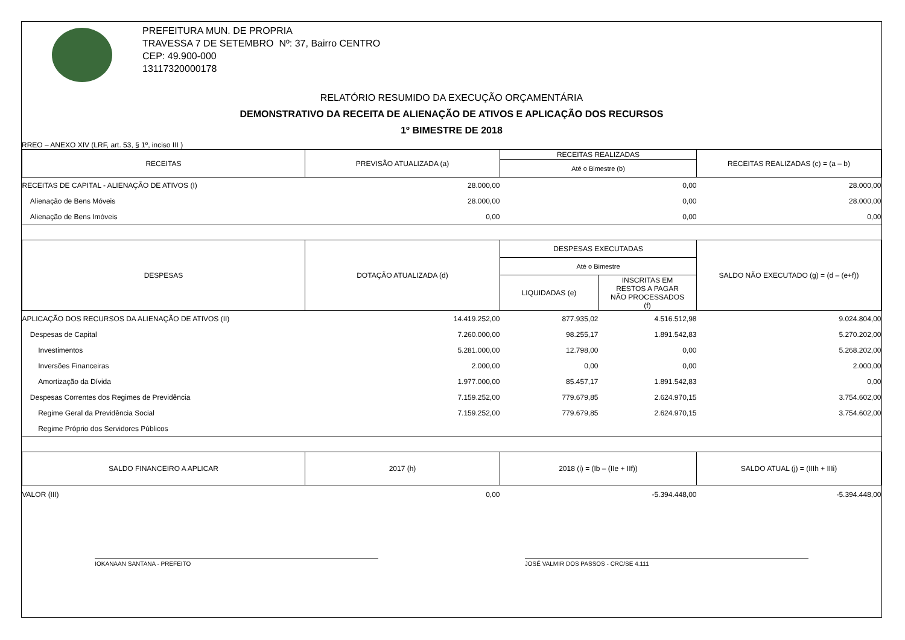PREFEITURA MUN. DE PROPRIA
TRAVESSA 7 DE SETEMBRO Nº: 37, Bairro CENTRO
CEP: 49.900-000
13117320000178
RELATÓRIO RESUMIDO DA EXECUÇÃO ORÇAMENTÁRIA
DEMONSTRATIVO DA RECEITA DE ALIENAÇÃO DE ATIVOS E APLICAÇÃO DOS RECURSOS
1º BIMESTRE DE 2018
RREO – ANEXO XIV (LRF, art. 53, § 1º, inciso III )
| RECEITAS | PREVISÃO ATUALIZADA (a) | RECEITAS REALIZADAS | | RECEITAS REALIZADAS (c) = (a – b) |
| --- | --- | --- | --- | --- |
| | | Até o Bimestre (b) | | |
| RECEITAS DE CAPITAL - ALIENAÇÃO DE ATIVOS (I) | 28.000,00 | 0,00 | | 28.000,00 |
| Alienação de Bens Móveis | 28.000,00 | 0,00 | | 28.000,00 |
| Alienação de Bens Imóveis | 0,00 | 0,00 | | 0,00 |
| DESPESAS | DOTAÇÃO ATUALIZADA (d) | DESPESAS EXECUTADAS | | SALDO NÃO EXECUTADO (g) = (d – (e+f)) |
| | | Até o Bimestre | | |
| | | LIQUIDADAS (e) | INSCRITAS EM RESTOS A PAGAR NÃO PROCESSADOS (f) | |
| APLICAÇÃO DOS RECURSOS DA ALIENAÇÃO DE ATIVOS (II) | 14.419.252,00 | 877.935,02 | 4.516.512,98 | 9.024.804,00 |
| Despesas de Capital | 7.260.000,00 | 98.255,17 | 1.891.542,83 | 5.270.202,00 |
| Investimentos | 5.281.000,00 | 12.798,00 | 0,00 | 5.268.202,00 |
| Inversões Financeiras | 2.000,00 | 0,00 | 0,00 | 2.000,00 |
| Amortização da Dívida | 1.977.000,00 | 85.457,17 | 1.891.542,83 | 0,00 |
| Despesas Correntes dos Regimes de Previdência | 7.159.252,00 | 779.679,85 | 2.624.970,15 | 3.754.602,00 |
| Regime Geral da Previdência Social | 7.159.252,00 | 779.679,85 | 2.624.970,15 | 3.754.602,00 |
| Regime Próprio dos Servidores Públicos | | | | |
| SALDO FINANCEIRO A APLICAR | 2017 (h) | 2018 (i) = (Ib – (IIe + IIf)) | | SALDO ATUAL (j) = (IIIh + IIIi) |
| VALOR (III) | 0,00 | -5.394.448,00 | | -5.394.448,00 |
IOKANAAN SANTANA - PREFEITO JOSÉ VALMIR DOS PASSOS - CRC/SE 4.111